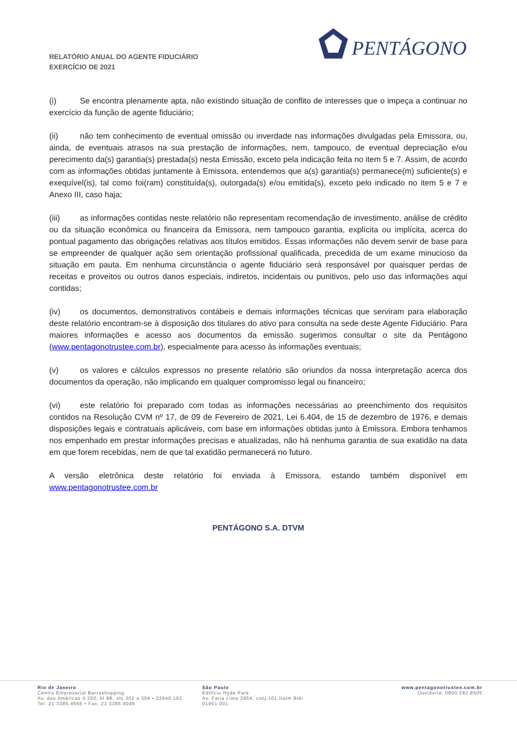RELATÓRIO ANUAL DO AGENTE FIDUCIÁRIO
EXERCÍCIO DE 2021
PENTÁGONO
(i) Se encontra plenamente apta, não existindo situação de conflito de interesses que o impeça a continuar no exercício da função de agente fiduciário;
(ii) não tem conhecimento de eventual omissão ou inverdade nas informações divulgadas pela Emissora, ou, ainda, de eventuais atrasos na sua prestação de informações, nem, tampouco, de eventual depreciação e/ou perecimento da(s) garantia(s) prestada(s) nesta Emissão, exceto pela indicação feita no item 5 e 7. Assim, de acordo com as informações obtidas juntamente à Emissora, entendemos que a(s) garantia(s) permanece(m) suficiente(s) e exequível(is), tal como foi(ram) constituída(s), outorgada(s) e/ou emitida(s), exceto pelo indicado no item 5 e 7 e Anexo III, caso haja;
(iii) as informações contidas neste relatório não representam recomendação de investimento, análise de crédito ou da situação econômica ou financeira da Emissora, nem tampouco garantia, explícita ou implícita, acerca do pontual pagamento das obrigações relativas aos títulos emitidos. Essas informações não devem servir de base para se empreender de qualquer ação sem orientação profissional qualificada, precedida de um exame minucioso da situação em pauta. Em nenhuma circunstância o agente fiduciário será responsável por quaisquer perdas de receitas e proveitos ou outros danos especiais, indiretos, incidentais ou punitivos, pelo uso das informações aqui contidas;
(iv) os documentos, demonstrativos contábeis e demais informações técnicas que serviram para elaboração deste relatório encontram-se à disposição dos titulares do ativo para consulta na sede deste Agente Fiduciário. Para maiores informações e acesso aos documentos da emissão sugerimos consultar o site da Pentágono (www.pentagonotrustee.com.br), especialmente para acesso às informações eventuais;
(v) os valores e cálculos expressos no presente relatório são oriundos da nossa interpretação acerca dos documentos da operação, não implicando em qualquer compromisso legal ou financeiro;
(vi) este relatório foi preparado com todas as informações necessárias ao preenchimento dos requisitos contidos na Resolução CVM nº 17, de 09 de Fevereiro de 2021, Lei 6.404, de 15 de dezembro de 1976, e demais disposições legais e contratuais aplicáveis, com base em informações obtidas junto à Emissora. Embora tenhamos nos empenhado em prestar informações precisas e atualizadas, não há nenhuma garantia de sua exatidão na data em que forem recebidas, nem de que tal exatidão permanecerá no futuro.
A versão eletrônica deste relatório foi enviada à Emissora, estando também disponível em www.pentagonotrustee.com.br
PENTÁGONO S.A. DTVM
Rio de Janeiro
Centro Empresarial Barrashopping
Av. das Américas 4.200, bl 8B, sls.302 a 304 • 22640 102
Tel. 21 3385.4565 • Fax. 21 3385.4046
São Paulo
Edifício Hyde Park
Av. Faria Lima 2954, conj.101 Itaim Bibi
01451 001
www.pentagonotrustee.com.br
Ouvidoria: 0800 282 8605